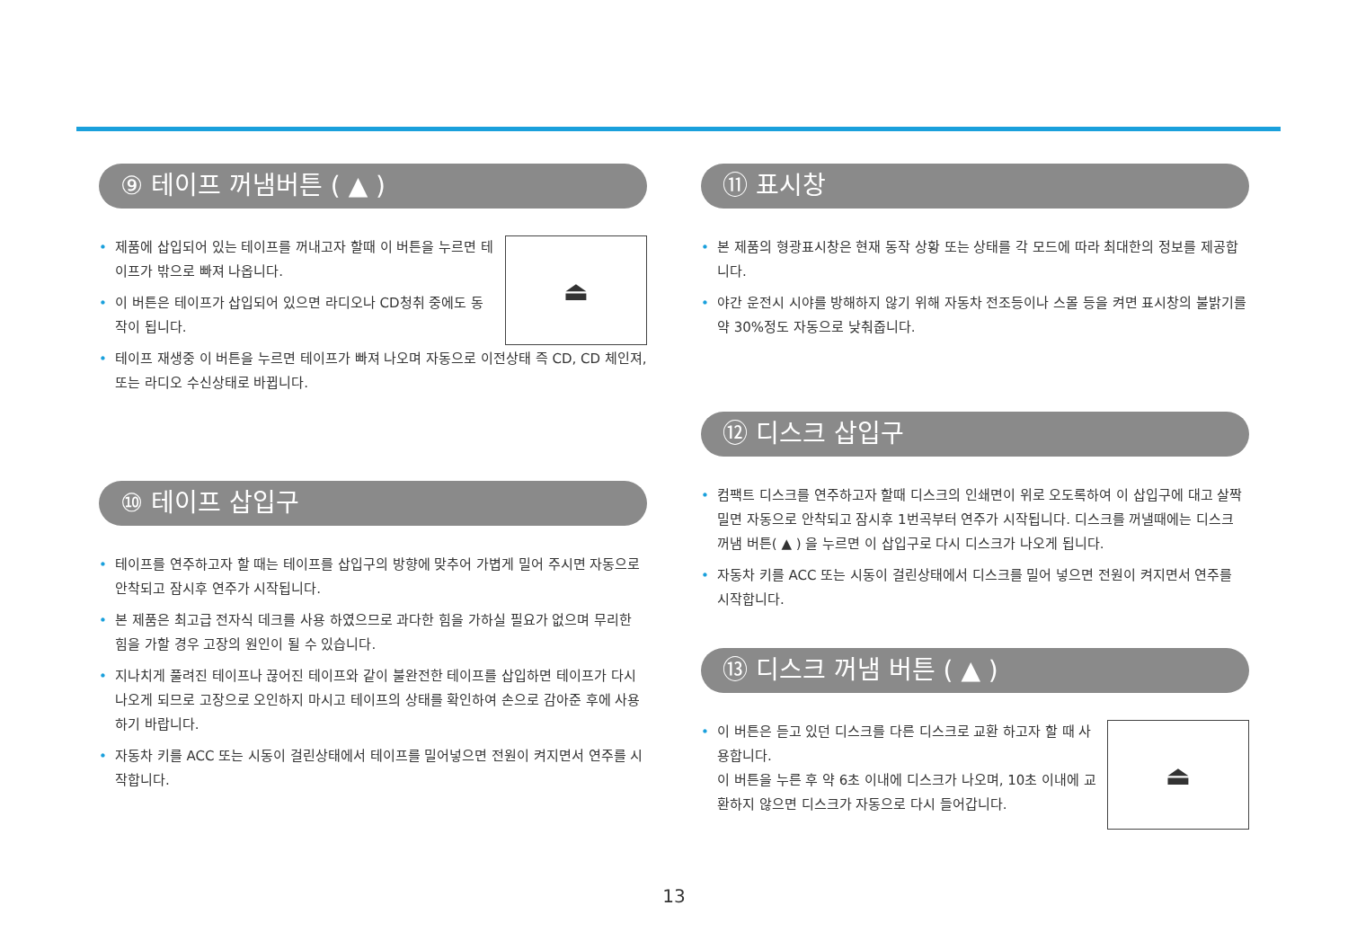⑨ 테이프 꺼냄버튼 ( ▲ )
⏏
• 제품에 삽입되어 있는 테이프를 꺼내고자 할때 이 버튼을 누르면 테이프가 밖으로 빠져 나옵니다.
• 이 버튼은 테이프가 삽입되어 있으면 라디오나 CD청취 중에도 동작이 됩니다.
• 테이프 재생중 이 버튼을 누르면 테이프가 빠져 나오며 자동으로 이전상태 즉 CD, CD 체인져, 또는 라디오 수신상태로 바뀝니다.
⑩ 테이프 삽입구
• 테이프를 연주하고자 할 때는 테이프를 삽입구의 방향에 맞추어 가볍게 밀어 주시면 자동으로 안착되고 잠시후 연주가 시작됩니다.
• 본 제품은 최고급 전자식 데크를 사용 하였으므로 과다한 힘을 가하실 필요가 없으며 무리한 힘을 가할 경우 고장의 원인이 될 수 있습니다.
• 지나치게 풀려진 테이프나 끊어진 테이프와 같이 불완전한 테이프를 삽입하면 테이프가 다시 나오게 되므로 고장으로 오인하지 마시고 테이프의 상태를 확인하여 손으로 감아준 후에 사용하기 바랍니다.
• 자동차 키를 ACC 또는 시동이 걸린상태에서 테이프를 밀어넣으면 전원이 켜지면서 연주를 시작합니다.
⑪ 표시창
• 본 제품의 형광표시창은 현재 동작 상황 또는 상태를 각 모드에 따라 최대한의 정보를 제공합니다.
• 야간 운전시 시야를 방해하지 않기 위해 자동차 전조등이나 스몰 등을 켜면 표시창의 불밝기를 약 30%정도 자동으로 낮춰줍니다.
⑫ 디스크 삽입구
• 컴팩트 디스크를 연주하고자 할때 디스크의 인쇄면이 위로 오도록하여 이 삽입구에 대고 살짝 밀면 자동으로 안착되고 잠시후 1번곡부터 연주가 시작됩니다. 디스크를 꺼낼때에는 디스크 꺼냄 버튼( ▲ ) 을 누르면 이 삽입구로 다시 디스크가 나오게 됩니다.
• 자동차 키를 ACC 또는 시동이 걸린상태에서 디스크를 밀어 넣으면 전원이 켜지면서 연주를 시작합니다.
⑬ 디스크 꺼냄 버튼 ( ▲ )
⏏
• 이 버튼은 듣고 있던 디스크를 다른 디스크로 교환 하고자 할 때 사용합니다.
이 버튼을 누른 후 약 6초 이내에 디스크가 나오며, 10초 이내에 교환하지 않으면 디스크가 자동으로 다시 들어갑니다.
13